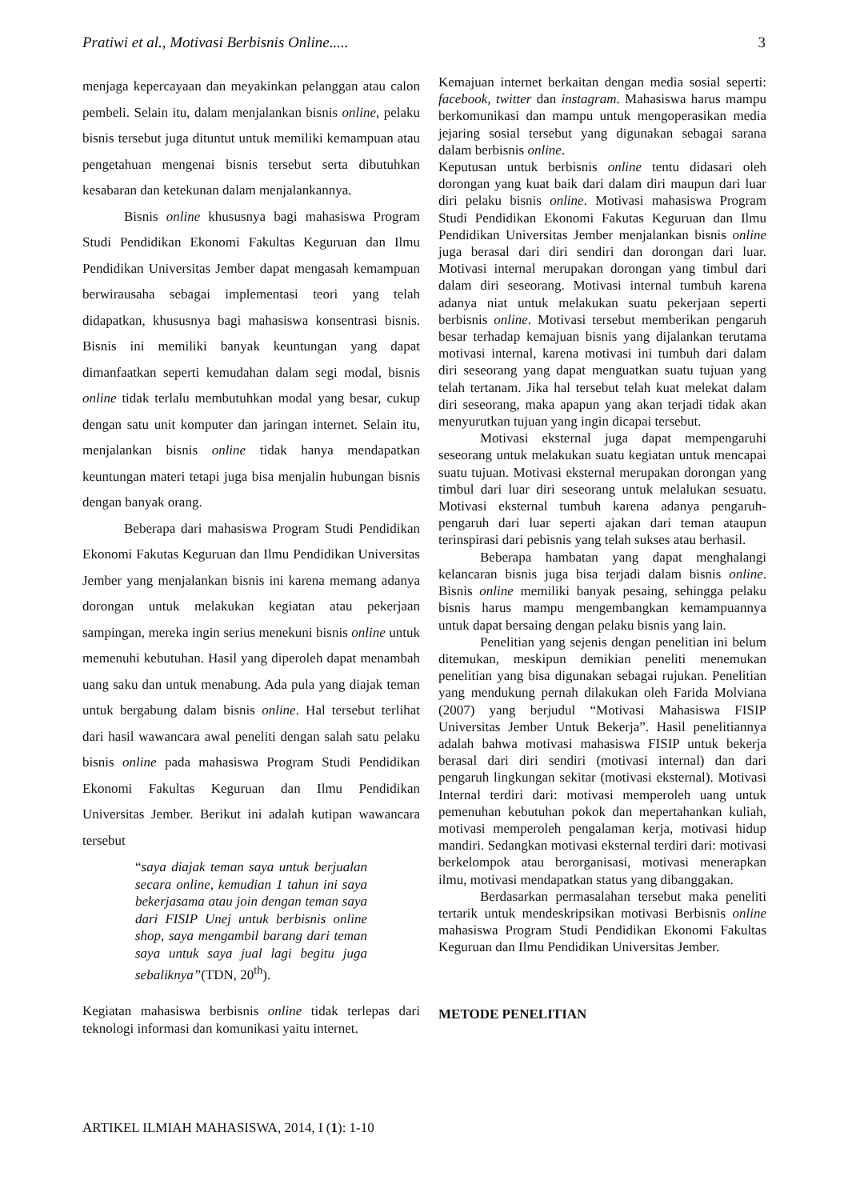Pratiwi et al., Motivasi Berbisnis Online..... 3
menjaga kepercayaan dan meyakinkan pelanggan atau calon pembeli. Selain itu, dalam menjalankan bisnis online, pelaku bisnis tersebut juga dituntut untuk memiliki kemampuan atau pengetahuan mengenai bisnis tersebut serta dibutuhkan kesabaran dan ketekunan dalam menjalankannya.
Bisnis online khususnya bagi mahasiswa Program Studi Pendidikan Ekonomi Fakultas Keguruan dan Ilmu Pendidikan Universitas Jember dapat mengasah kemampuan berwirausaha sebagai implementasi teori yang telah didapatkan, khususnya bagi mahasiswa konsentrasi bisnis. Bisnis ini memiliki banyak keuntungan yang dapat dimanfaatkan seperti kemudahan dalam segi modal, bisnis online tidak terlalu membutuhkan modal yang besar, cukup dengan satu unit komputer dan jaringan internet. Selain itu, menjalankan bisnis online tidak hanya mendapatkan keuntungan materi tetapi juga bisa menjalin hubungan bisnis dengan banyak orang.
Beberapa dari mahasiswa Program Studi Pendidikan Ekonomi Fakutas Keguruan dan Ilmu Pendidikan Universitas Jember yang menjalankan bisnis ini karena memang adanya dorongan untuk melakukan kegiatan atau pekerjaan sampingan, mereka ingin serius menekuni bisnis online untuk memenuhi kebutuhan. Hasil yang diperoleh dapat menambah uang saku dan untuk menabung. Ada pula yang diajak teman untuk bergabung dalam bisnis online. Hal tersebut terlihat dari hasil wawancara awal peneliti dengan salah satu pelaku bisnis online pada mahasiswa Program Studi Pendidikan Ekonomi Fakultas Keguruan dan Ilmu Pendidikan Universitas Jember. Berikut ini adalah kutipan wawancara tersebut
“saya diajak teman saya untuk berjualan secara online, kemudian 1 tahun ini saya bekerjasama atau join dengan teman saya dari FISIP Unej untuk berbisnis online shop, saya mengambil barang dari teman saya untuk saya jual lagi begitu juga sebaliknya”(TDN, 20<sup>th</sup>).
Kegiatan mahasiswa berbisnis online tidak terlepas dari teknologi informasi dan komunikasi yaitu internet.
Kemajuan internet berkaitan dengan media sosial seperti: facebook, twitter dan instagram. Mahasiswa harus mampu berkomunikasi dan mampu untuk mengoperasikan media jejaring sosial tersebut yang digunakan sebagai sarana dalam berbisnis online.
Keputusan untuk berbisnis online tentu didasari oleh dorongan yang kuat baik dari dalam diri maupun dari luar diri pelaku bisnis online. Motivasi mahasiswa Program Studi Pendidikan Ekonomi Fakutas Keguruan dan Ilmu Pendidikan Universitas Jember menjalankan bisnis online juga berasal dari diri sendiri dan dorongan dari luar. Motivasi internal merupakan dorongan yang timbul dari dalam diri seseorang. Motivasi internal tumbuh karena adanya niat untuk melakukan suatu pekerjaan seperti berbisnis online. Motivasi tersebut memberikan pengaruh besar terhadap kemajuan bisnis yang dijalankan terutama motivasi internal, karena motivasi ini tumbuh dari dalam diri seseorang yang dapat menguatkan suatu tujuan yang telah tertanam. Jika hal tersebut telah kuat melekat dalam diri seseorang, maka apapun yang akan terjadi tidak akan menyurutkan tujuan yang ingin dicapai tersebut.
Motivasi eksternal juga dapat mempengaruhi seseorang untuk melakukan suatu kegiatan untuk mencapai suatu tujuan. Motivasi eksternal merupakan dorongan yang timbul dari luar diri seseorang untuk melalukan sesuatu. Motivasi eksternal tumbuh karena adanya pengaruh-pengaruh dari luar seperti ajakan dari teman ataupun terinspirasi dari pebisnis yang telah sukses atau berhasil.
Beberapa hambatan yang dapat menghalangi kelancaran bisnis juga bisa terjadi dalam bisnis online. Bisnis online memiliki banyak pesaing, sehingga pelaku bisnis harus mampu mengembangkan kemampuannya untuk dapat bersaing dengan pelaku bisnis yang lain.
Penelitian yang sejenis dengan penelitian ini belum ditemukan, meskipun demikian peneliti menemukan penelitian yang bisa digunakan sebagai rujukan. Penelitian yang mendukung pernah dilakukan oleh Farida Molviana (2007) yang berjudul “Motivasi Mahasiswa FISIP Universitas Jember Untuk Bekerja”. Hasil penelitiannya adalah bahwa motivasi mahasiswa FISIP untuk bekerja berasal dari diri sendiri (motivasi internal) dan dari pengaruh lingkungan sekitar (motivasi eksternal). Motivasi Internal terdiri dari: motivasi memperoleh uang untuk pemenuhan kebutuhan pokok dan mepertahankan kuliah, motivasi memperoleh pengalaman kerja, motivasi hidup mandiri. Sedangkan motivasi eksternal terdiri dari: motivasi berkelompok atau berorganisasi, motivasi menerapkan ilmu, motivasi mendapatkan status yang dibanggakan.
Berdasarkan permasalahan tersebut maka peneliti tertarik untuk mendeskripsikan motivasi Berbisnis online mahasiswa Program Studi Pendidikan Ekonomi Fakultas Keguruan dan Ilmu Pendidikan Universitas Jember.
METODE PENELITIAN
ARTIKEL ILMIAH MAHASISWA, 2014, I (1): 1-10